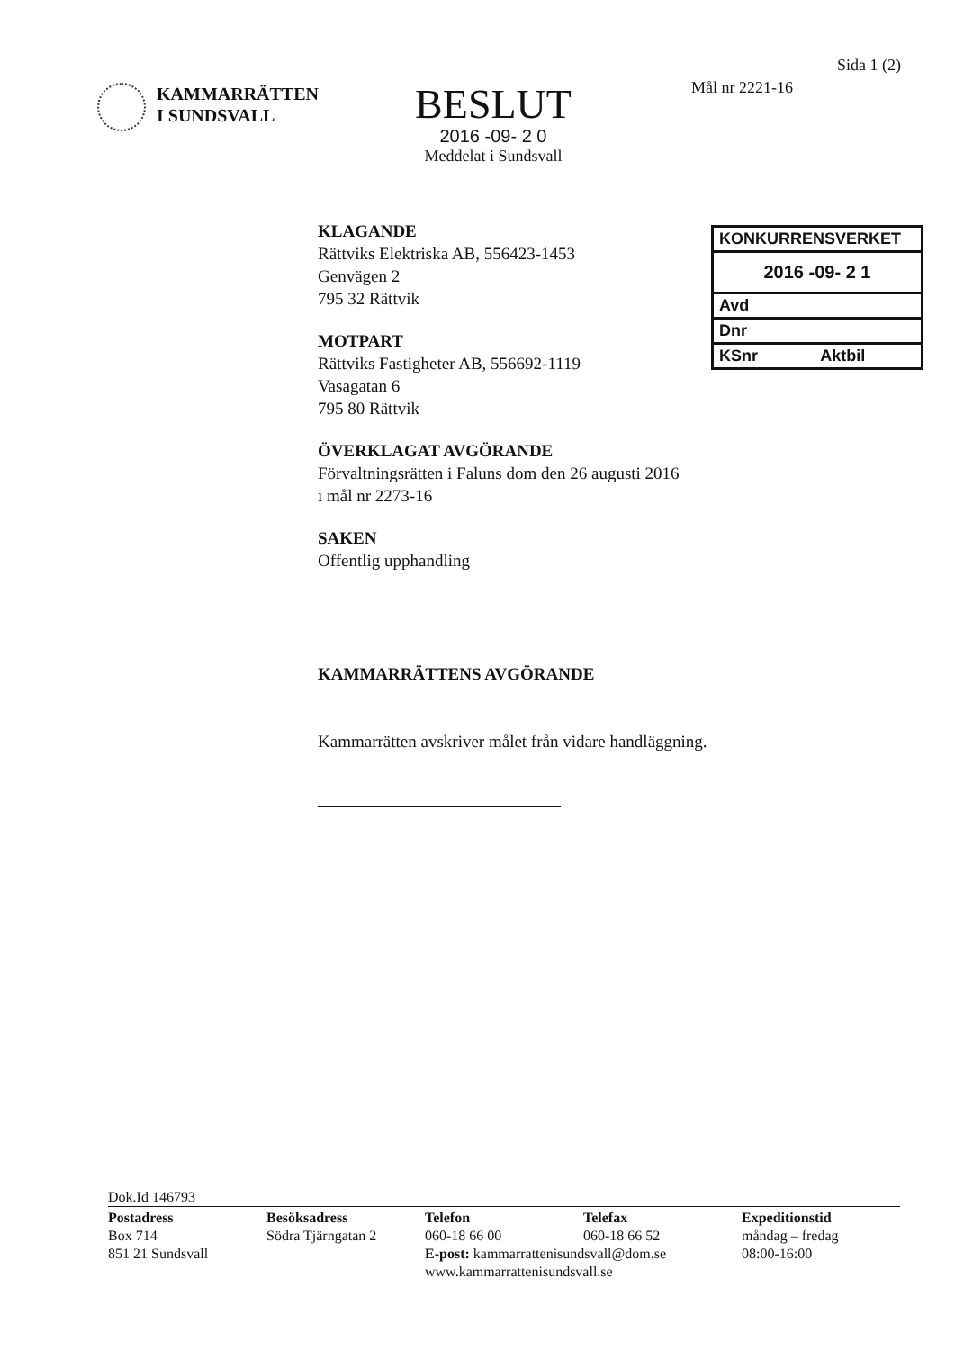Sida 1 (2)
KAMMARRÄTTEN
I SUNDSVALL
BESLUT
2016 -09- 2 0
Meddelat i Sundsvall
Mål nr 2221-16
KONKURRENSVERKET
2016 -09- 2 1
Avd
Dnr
KSnr Aktbil
KLAGANDE
Rättviks Elektriska AB, 556423-1453
Genvägen 2
795 32 Rättvik
MOTPART
Rättviks Fastigheter AB, 556692-1119
Vasagatan 6
795 80 Rättvik
ÖVERKLAGAT AVGÖRANDE
Förvaltningsrätten i Faluns dom den 26 augusti 2016
i mål nr 2273-16
SAKEN
Offentlig upphandling
KAMMARRÄTTENS AVGÖRANDE
Kammarrätten avskriver målet från vidare handläggning.
Dok.Id 146793
Postadress
Box 714
851 21 Sundsvall
Besöksadress
Södra Tjärngatan 2
Telefon
060-18 66 00
E-post: kammarrattenisundsvall@dom.se
www.kammarrattenisundsvall.se
Telefax
060-18 66 52
Expeditionstid
måndag – fredag
08:00-16:00